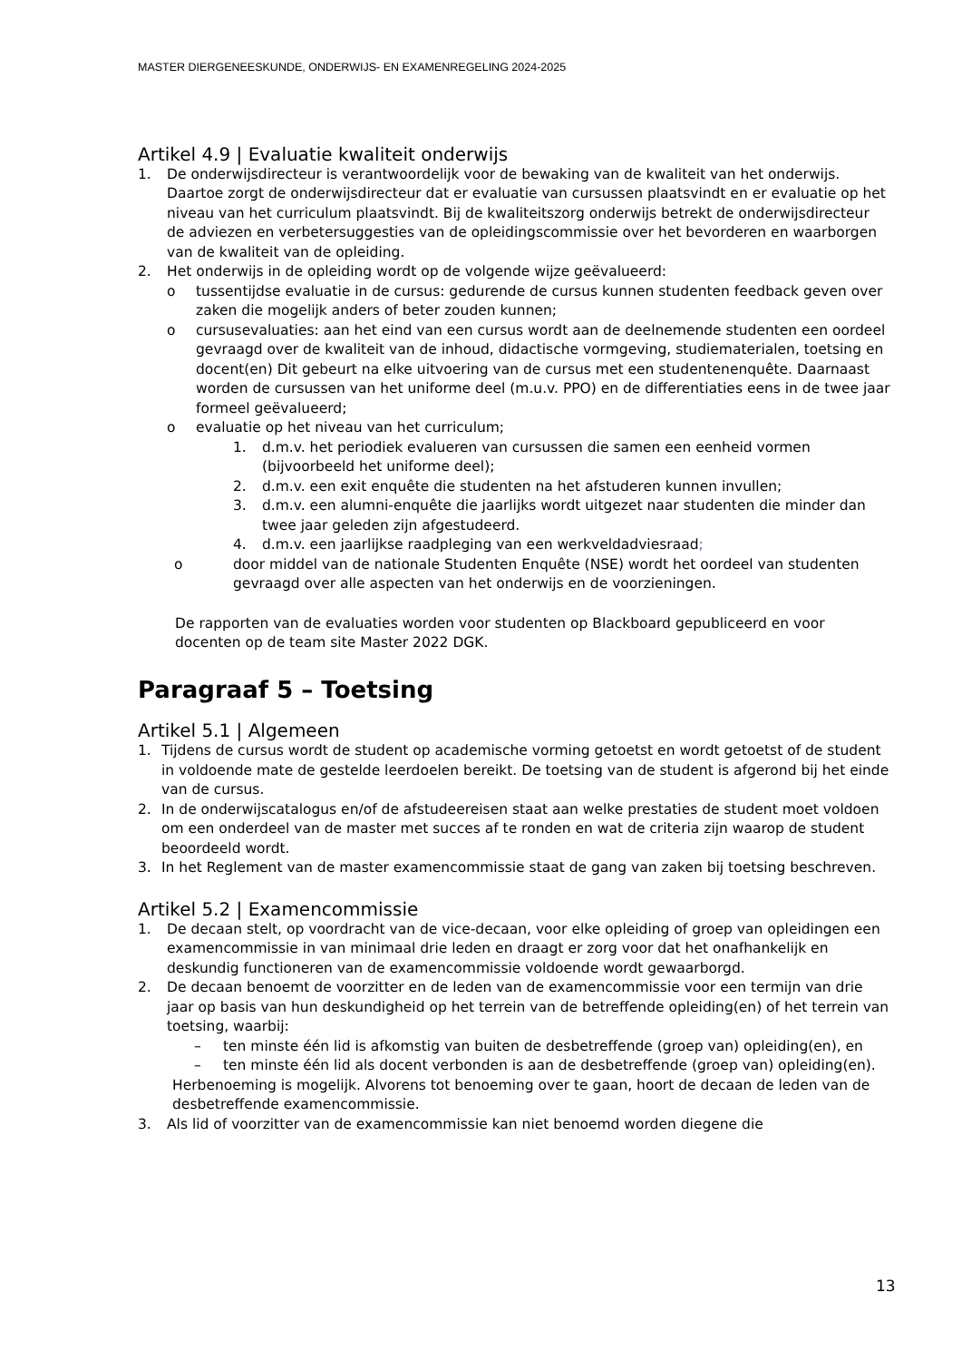MASTER DIERGENEESKUNDE, ONDERWIJS- EN EXAMENREGELING 2024-2025
Artikel 4.9 | Evaluatie kwaliteit onderwijs
1. De onderwijsdirecteur is verantwoordelijk voor de bewaking van de kwaliteit van het onderwijs. Daartoe zorgt de onderwijsdirecteur dat er evaluatie van cursussen plaatsvindt en er evaluatie op het niveau van het curriculum plaatsvindt. Bij de kwaliteitszorg onderwijs betrekt de onderwijsdirecteur de adviezen en verbetersuggesties van de opleidingscommissie over het bevorderen en waarborgen van de kwaliteit van de opleiding.
2. Het onderwijs in de opleiding wordt op de volgende wijze geëvalueerd:
o tussentijdse evaluatie in de cursus: gedurende de cursus kunnen studenten feedback geven over zaken die mogelijk anders of beter zouden kunnen;
o cursusevaluaties: aan het eind van een cursus wordt aan de deelnemende studenten een oordeel gevraagd over de kwaliteit van de inhoud, didactische vormgeving, studiematerialen, toetsing en docent(en) Dit gebeurt na elke uitvoering van de cursus met een studentenenquête. Daarnaast worden de cursussen van het uniforme deel (m.u.v. PPO) en de differentiaties eens in de twee jaar formeel geëvalueerd;
o evaluatie op het niveau van het curriculum;
1. d.m.v. het periodiek evalueren van cursussen die samen een eenheid vormen (bijvoorbeeld het uniforme deel);
2. d.m.v. een exit enquête die studenten na het afstuderen kunnen invullen;
3. d.m.v. een alumni-enquête die jaarlijks wordt uitgezet naar studenten die minder dan twee jaar geleden zijn afgestudeerd.
4. d.m.v. een jaarlijkse raadpleging van een werkveldadviesraad;
o door middel van de nationale Studenten Enquête (NSE) wordt het oordeel van studenten gevraagd over alle aspecten van het onderwijs en de voorzieningen.
De rapporten van de evaluaties worden voor studenten op Blackboard gepubliceerd en voor docenten op de team site Master 2022 DGK.
Paragraaf 5 – Toetsing
Artikel 5.1 | Algemeen
1. Tijdens de cursus wordt de student op academische vorming getoetst en wordt getoetst of de student in voldoende mate de gestelde leerdoelen bereikt. De toetsing van de student is afgerond bij het einde van de cursus.
2. In de onderwijscatalogus en/of de afstudeereisen staat aan welke prestaties de student moet voldoen om een onderdeel van de master met succes af te ronden en wat de criteria zijn waarop de student beoordeeld wordt.
3. In het Reglement van de master examencommissie staat de gang van zaken bij toetsing beschreven.
Artikel 5.2 | Examencommissie
1. De decaan stelt, op voordracht van de vice-decaan, voor elke opleiding of groep van opleidingen een examencommissie in van minimaal drie leden en draagt er zorg voor dat het onafhankelijk en deskundig functioneren van de examencommissie voldoende wordt gewaarborgd.
2. De decaan benoemt de voorzitter en de leden van de examencommissie voor een termijn van drie jaar op basis van hun deskundigheid op het terrein van de betreffende opleiding(en) of het terrein van toetsing, waarbij:
– ten minste één lid is afkomstig van buiten de desbetreffende (groep van) opleiding(en), en
– ten minste één lid als docent verbonden is aan de desbetreffende (groep van) opleiding(en).
Herbenoeming is mogelijk. Alvorens tot benoeming over te gaan, hoort de decaan de leden van de desbetreffende examencommissie.
3. Als lid of voorzitter van de examencommissie kan niet benoemd worden diegene die
13